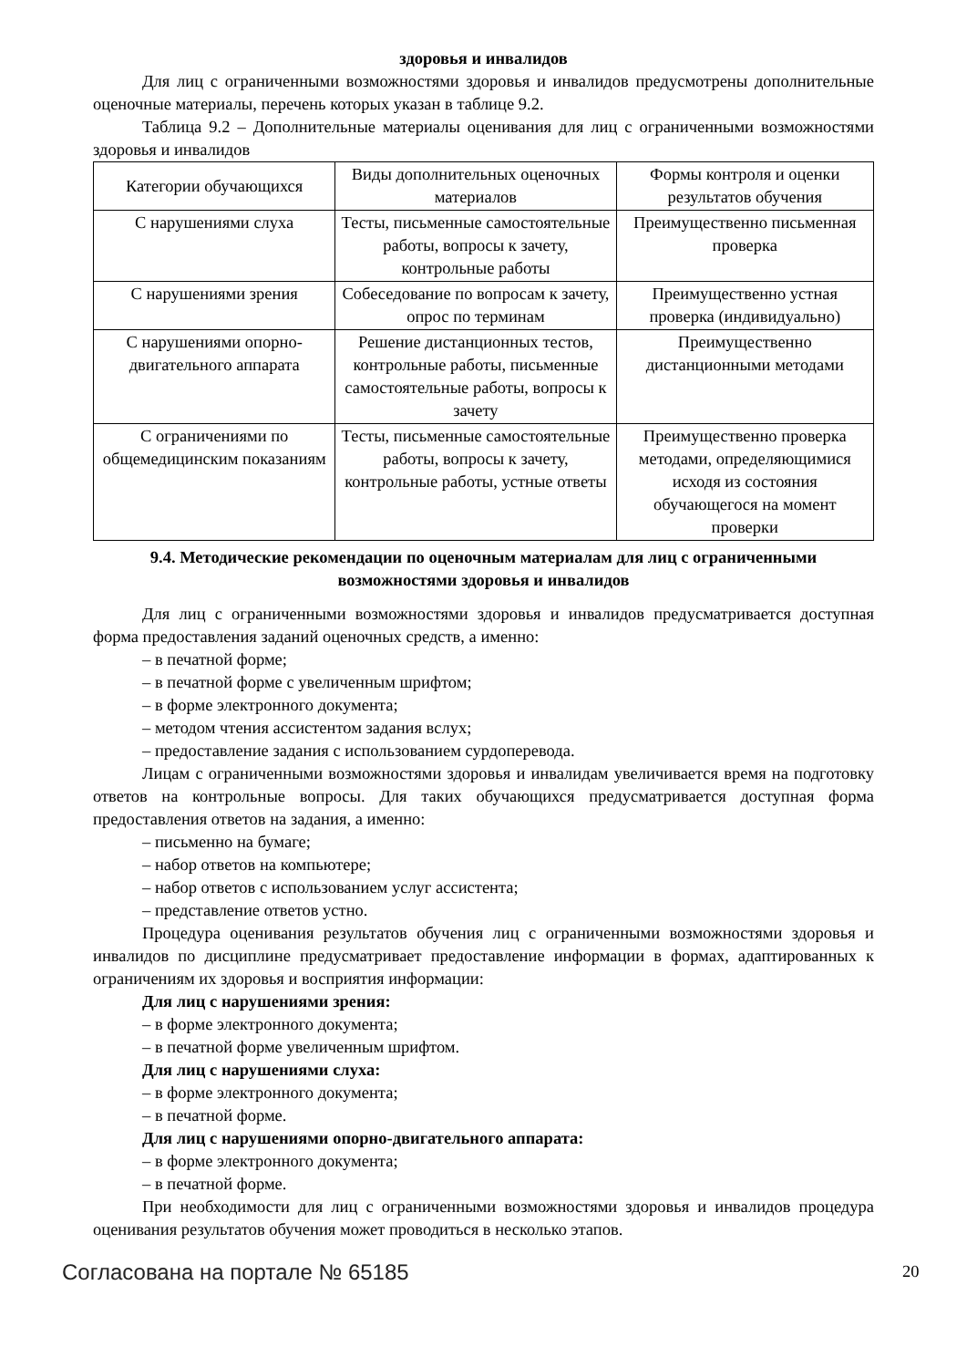здоровья и инвалидов
Для лиц с ограниченными возможностями здоровья и инвалидов предусмотрены дополнительные оценочные материалы, перечень которых указан в таблице 9.2.
Таблица 9.2 – Дополнительные материалы оценивания для лиц с ограниченными возможностями здоровья и инвалидов
| Категории обучающихся | Виды дополнительных оценочных материалов | Формы контроля и оценки результатов обучения |
| С нарушениями слуха | Тесты, письменные самостоятельные работы, вопросы к зачету, контрольные работы | Преимущественно письменная проверка |
| С нарушениями зрения | Собеседование по вопросам к зачету, опрос по терминам | Преимущественно устная проверка (индивидуально) |
| С нарушениями опорно-двигательного аппарата | Решение дистанционных тестов, контрольные работы, письменные самостоятельные работы, вопросы к зачету | Преимущественно дистанционными методами |
| С ограничениями по общемедицинским показаниям | Тесты, письменные самостоятельные работы, вопросы к зачету, контрольные работы, устные ответы | Преимущественно проверка методами, определяющимися исходя из состояния обучающегося на момент проверки |
9.4. Методические рекомендации по оценочным материалам для лиц с ограниченными возможностями здоровья и инвалидов
Для лиц с ограниченными возможностями здоровья и инвалидов предусматривается доступная форма предоставления заданий оценочных средств, а именно:
– в печатной форме;
– в печатной форме с увеличенным шрифтом;
– в форме электронного документа;
– методом чтения ассистентом задания вслух;
– предоставление задания с использованием сурдоперевода.
Лицам с ограниченными возможностями здоровья и инвалидам увеличивается время на подготовку ответов на контрольные вопросы. Для таких обучающихся предусматривается доступная форма предоставления ответов на задания, а именно:
– письменно на бумаге;
– набор ответов на компьютере;
– набор ответов с использованием услуг ассистента;
– представление ответов устно.
Процедура оценивания результатов обучения лиц с ограниченными возможностями здоровья и инвалидов по дисциплине предусматривает предоставление информации в формах, адаптированных к ограничениям их здоровья и восприятия информации:
Для лиц с нарушениями зрения:
– в форме электронного документа;
– в печатной форме увеличенным шрифтом.
Для лиц с нарушениями слуха:
– в форме электронного документа;
– в печатной форме.
Для лиц с нарушениями опорно-двигательного аппарата:
– в форме электронного документа;
– в печатной форме.
При необходимости для лиц с ограниченными возможностями здоровья и инвалидов процедура оценивания результатов обучения может проводиться в несколько этапов.
Согласована на портале № 65185 20